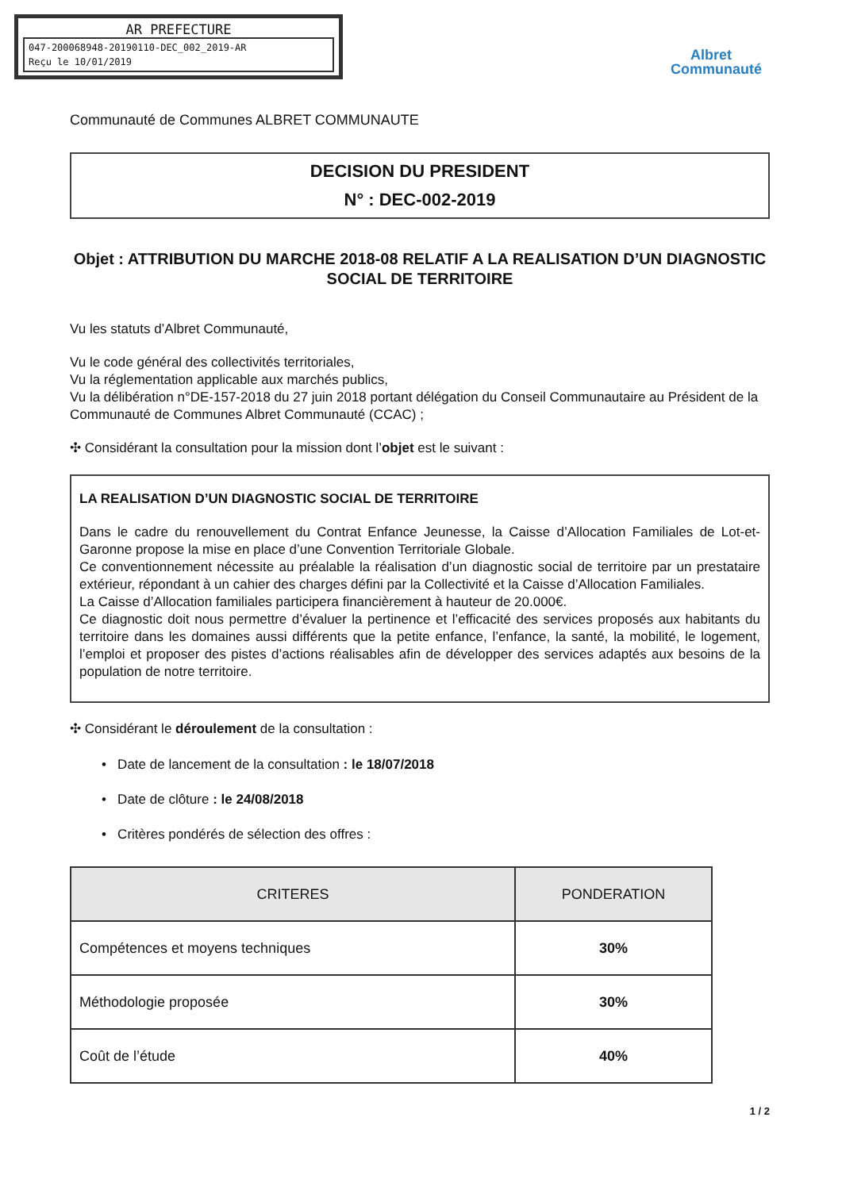AR PREFECTURE
047-200068948-20190110-DEC_002_2019-AR
Reçu le 10/01/2019
Albret
Communauté
Communauté de Communes ALBRET COMMUNAUTE
DECISION DU PRESIDENT
N° : DEC-002-2019
Objet : ATTRIBUTION DU MARCHE 2018-08 RELATIF A LA REALISATION D’UN DIAGNOSTIC SOCIAL DE TERRITOIRE
Vu les statuts d’Albret Communauté,
Vu le code général des collectivités territoriales,
Vu la réglementation applicable aux marchés publics,
Vu la délibération n°DE-157-2018 du 27 juin 2018 portant délégation du Conseil Communautaire au Président de la Communauté de Communes Albret Communauté (CCAC) ;
✣ Considérant la consultation pour la mission dont l’objet est le suivant :
LA REALISATION D’UN DIAGNOSTIC SOCIAL DE TERRITOIRE
Dans le cadre du renouvellement du Contrat Enfance Jeunesse, la Caisse d’Allocation Familiales de Lot-et-Garonne propose la mise en place d’une Convention Territoriale Globale.
Ce conventionnement nécessite au préalable la réalisation d’un diagnostic social de territoire par un prestataire extérieur, répondant à un cahier des charges défini par la Collectivité et la Caisse d’Allocation Familiales.
La Caisse d’Allocation familiales participera financièrement à hauteur de 20.000€.
Ce diagnostic doit nous permettre d’évaluer la pertinence et l’efficacité des services proposés aux habitants du territoire dans les domaines aussi différents que la petite enfance, l’enfance, la santé, la mobilité, le logement, l’emploi et proposer des pistes d’actions réalisables afin de développer des services adaptés aux besoins de la population de notre territoire.
✣ Considérant le déroulement de la consultation :
• Date de lancement de la consultation : le 18/07/2018
• Date de clôture : le 24/08/2018
• Critères pondérés de sélection des offres :
| CRITERES | PONDERATION |
| --- | --- |
| Compétences et moyens techniques | 30% |
| Méthodologie proposée | 30% |
| Coût de l’étude | 40% |
1 / 2